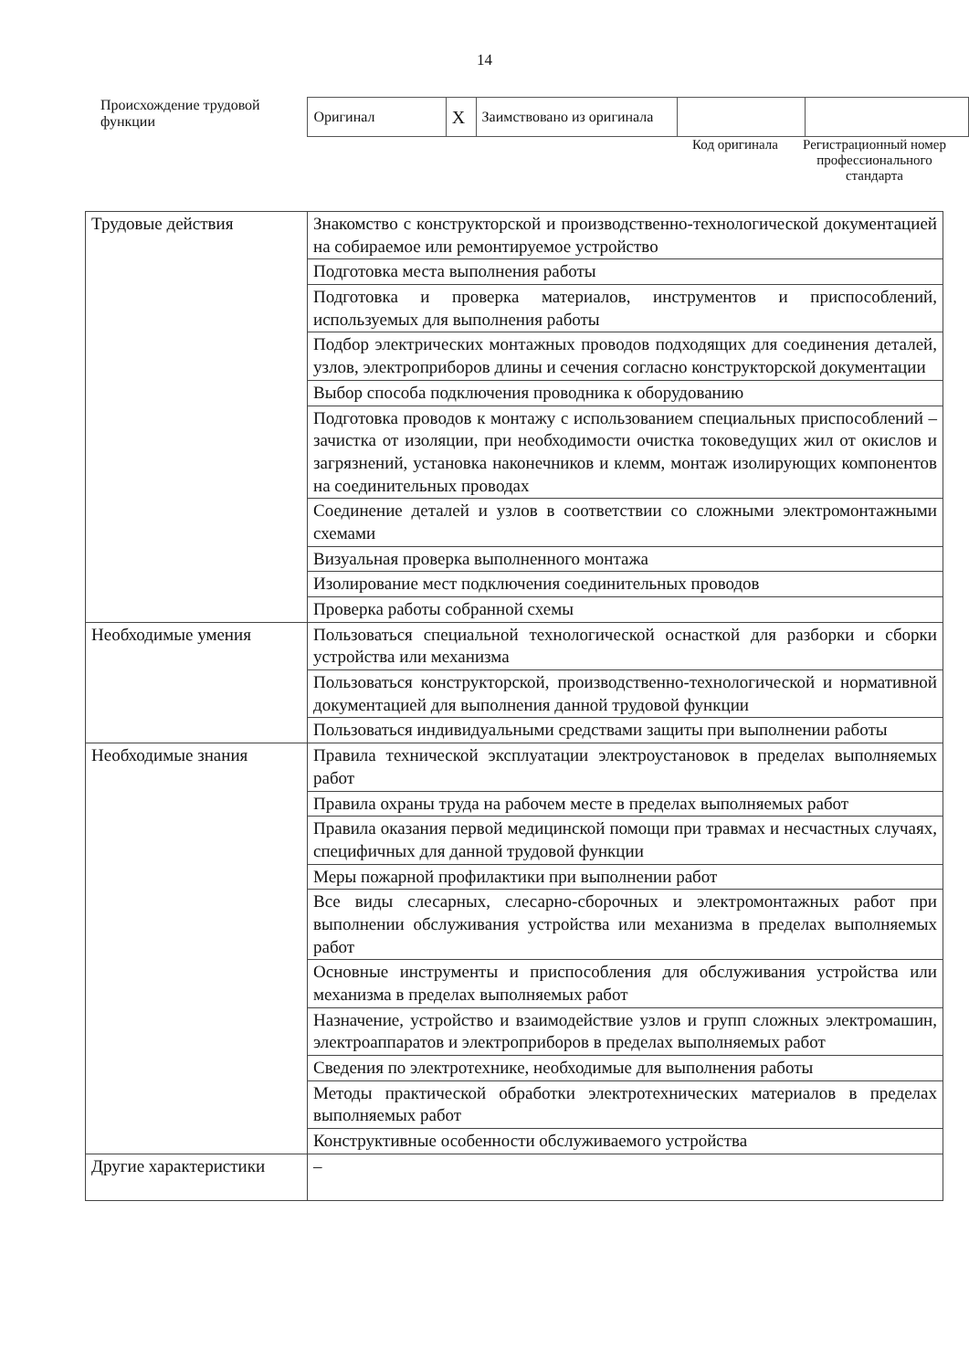14
Происхождение трудовой функции
| Оригинал | X | Заимствовано из оригинала | | |
Код оригинала Регистрационный номер профессионального стандарта
| Трудовые действия | Знакомство с конструкторской и производственно-технологической документацией на собираемое или ремонтируемое устройство |
| | Подготовка места выполнения работы |
| | Подготовка и проверка материалов, инструментов и приспособлений, используемых для выполнения работы |
| | Подбор электрических монтажных проводов подходящих для соединения деталей, узлов, электроприборов длины и сечения согласно конструкторской документации |
| | Выбор способа подключения проводника к оборудованию |
| | Подготовка проводов к монтажу с использованием специальных приспособлений – зачистка от изоляции, при необходимости очистка токоведущих жил от окислов и загрязнений, установка наконечников и клемм, монтаж изолирующих компонентов на соединительных проводах |
| | Соединение деталей и узлов в соответствии со сложными электромонтажными схемами |
| | Визуальная проверка выполненного монтажа |
| | Изолирование мест подключения соединительных проводов |
| | Проверка работы собранной схемы |
| Необходимые умения | Пользоваться специальной технологической оснасткой для разборки и сборки устройства или механизма |
| | Пользоваться конструкторской, производственно-технологической и нормативной документацией для выполнения данной трудовой функции |
| | Пользоваться индивидуальными средствами защиты при выполнении работы |
| Необходимые знания | Правила технической эксплуатации электроустановок в пределах выполняемых работ |
| | Правила охраны труда на рабочем месте в пределах выполняемых работ |
| | Правила оказания первой медицинской помощи при травмах и несчастных случаях, специфичных для данной трудовой функции |
| | Меры пожарной профилактики при выполнении работ |
| | Все виды слесарных, слесарно-сборочных и электромонтажных работ при выполнении обслуживания устройства или механизма в пределах выполняемых работ |
| | Основные инструменты и приспособления для обслуживания устройства или механизма в пределах выполняемых работ |
| | Назначение, устройство и взаимодействие узлов и групп сложных электромашин, электроаппаратов и электроприборов в пределах выполняемых работ |
| | Сведения по электротехнике, необходимые для выполнения работы |
| | Методы практической обработки электротехнических материалов в пределах выполняемых работ |
| | Конструктивные особенности обслуживаемого устройства |
| Другие характеристики | – |